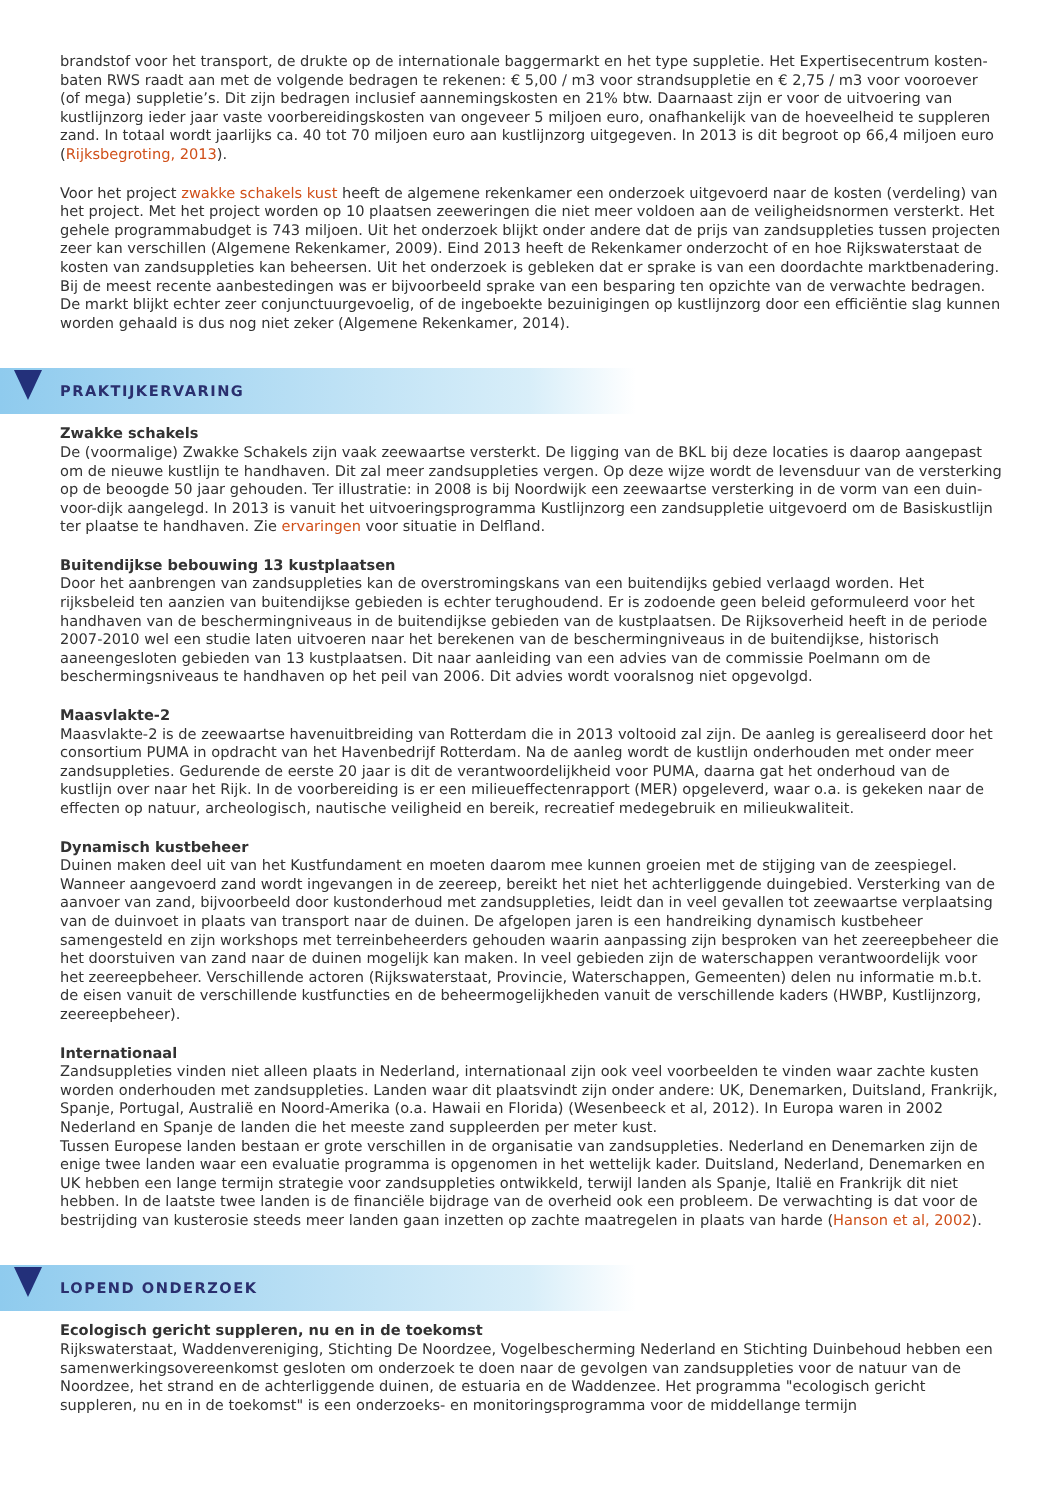brandstof voor het transport, de drukte op de internationale baggermarkt en het type suppletie. Het Expertisecentrum kosten- baten RWS raadt aan met de volgende bedragen te rekenen: € 5,00 / m3 voor strandsuppletie en € 2,75 / m3 voor vooroever (of mega) suppletie’s. Dit zijn bedragen inclusief aannemingskosten en 21% btw. Daarnaast zijn er voor de uitvoering van kustlijnzorg ieder jaar vaste voorbereidingskosten van ongeveer 5 miljoen euro, onafhankelijk van de hoeveelheid te suppleren zand. In totaal wordt jaarlijks ca. 40 tot 70 miljoen euro aan kustlijnzorg uitgegeven. In 2013 is dit begroot op 66,4 miljoen euro (Rijksbegroting, 2013).
Voor het project zwakke schakels kust heeft de algemene rekenkamer een onderzoek uitgevoerd naar de kosten (verdeling) van het project. Met het project worden op 10 plaatsen zeeweringen die niet meer voldoen aan de veiligheidsnormen versterkt. Het gehele programmabudget is 743 miljoen. Uit het onderzoek blijkt onder andere dat de prijs van zandsuppleties tussen projecten zeer kan verschillen (Algemene Rekenkamer, 2009). Eind 2013 heeft de Rekenkamer onderzocht of en hoe Rijkswaterstaat de kosten van zandsuppleties kan beheersen. Uit het onderzoek is gebleken dat er sprake is van een doordachte marktbenadering. Bij de meest recente aanbestedingen was er bijvoorbeeld sprake van een besparing ten opzichte van de verwachte bedragen. De markt blijkt echter zeer conjunctuurgevoelig, of de ingeboekte bezuinigingen op kustlijnzorg door een efficiëntie slag kunnen worden gehaald is dus nog niet zeker (Algemene Rekenkamer, 2014).
PRAKTIJKERVARING
Zwakke schakels
De (voormalige) Zwakke Schakels zijn vaak zeewaartse versterkt. De ligging van de BKL bij deze locaties is daarop aangepast om de nieuwe kustlijn te handhaven. Dit zal meer zandsuppleties vergen. Op deze wijze wordt de levensduur van de versterking op de beoogde 50 jaar gehouden. Ter illustratie: in 2008 is bij Noordwijk een zeewaartse versterking in de vorm van een duin-voor-dijk aangelegd. In 2013 is vanuit het uitvoeringsprogramma Kustlijnzorg een zandsuppletie uitgevoerd om de Basiskustlijn ter plaatse te handhaven. Zie ervaringen voor situatie in Delfland.
Buitendijkse bebouwing 13 kustplaatsen
Door het aanbrengen van zandsuppleties kan de overstromingskans van een buitendijks gebied verlaagd worden. Het rijksbeleid ten aanzien van buitendijkse gebieden is echter terughoudend. Er is zodoende geen beleid geformuleerd voor het handhaven van de beschermingniveaus in de buitendijkse gebieden van de kustplaatsen. De Rijksoverheid heeft in de periode 2007-2010 wel een studie laten uitvoeren naar het berekenen van de beschermingniveaus in de buitendijkse, historisch aaneengesloten gebieden van 13 kustplaatsen. Dit naar aanleiding van een advies van de commissie Poelmann om de beschermingsniveaus te handhaven op het peil van 2006. Dit advies wordt vooralsnog niet opgevolgd.
Maasvlakte-2
Maasvlakte-2 is de zeewaartse havenuitbreiding van Rotterdam die in 2013 voltooid zal zijn. De aanleg is gerealiseerd door het consortium PUMA in opdracht van het Havenbedrijf Rotterdam. Na de aanleg wordt de kustlijn onderhouden met onder meer zandsuppleties. Gedurende de eerste 20 jaar is dit de verantwoordelijkheid voor PUMA, daarna gat het onderhoud van de kustlijn over naar het Rijk. In de voorbereiding is er een milieueffectenrapport (MER) opgeleverd, waar o.a. is gekeken naar de effecten op natuur, archeologisch, nautische veiligheid en bereik, recreatief medegebruik en milieukwaliteit.
Dynamisch kustbeheer
Duinen maken deel uit van het Kustfundament en moeten daarom mee kunnen groeien met de stijging van de zeespiegel. Wanneer aangevoerd zand wordt ingevangen in de zeereep, bereikt het niet het achterliggende duingebied. Versterking van de aanvoer van zand, bijvoorbeeld door kustonderhoud met zandsuppleties, leidt dan in veel gevallen tot zeewaartse verplaatsing van de duinvoet in plaats van transport naar de duinen. De afgelopen jaren is een handreiking dynamisch kustbeheer samengesteld en zijn workshops met terreinbeheerders gehouden waarin aanpassing zijn besproken van het zeereepbeheer die het doorstuiven van zand naar de duinen mogelijk kan maken. In veel gebieden zijn de waterschappen verantwoordelijk voor het zeereepbeheer. Verschillende actoren (Rijkswaterstaat, Provincie, Waterschappen, Gemeenten) delen nu informatie m.b.t. de eisen vanuit de verschillende kustfuncties en de beheermogelijkheden vanuit de verschillende kaders (HWBP, Kustlijnzorg, zeereepbeheer).
Internationaal
Zandsuppleties vinden niet alleen plaats in Nederland, internationaal zijn ook veel voorbeelden te vinden waar zachte kusten worden onderhouden met zandsuppleties. Landen waar dit plaatsvindt zijn onder andere: UK, Denemarken, Duitsland, Frankrijk, Spanje, Portugal, Australië en Noord-Amerika (o.a. Hawaii en Florida) (Wesenbeeck et al, 2012). In Europa waren in 2002 Nederland en Spanje de landen die het meeste zand suppleerden per meter kust.
Tussen Europese landen bestaan er grote verschillen in de organisatie van zandsuppleties. Nederland en Denemarken zijn de enige twee landen waar een evaluatie programma is opgenomen in het wettelijk kader. Duitsland, Nederland, Denemarken en UK hebben een lange termijn strategie voor zandsuppleties ontwikkeld, terwijl landen als Spanje, Italië en Frankrijk dit niet hebben. In de laatste twee landen is de financiële bijdrage van de overheid ook een probleem. De verwachting is dat voor de bestrijding van kusterosie steeds meer landen gaan inzetten op zachte maatregelen in plaats van harde (Hanson et al, 2002).
LOPEND ONDERZOEK
Ecologisch gericht suppleren, nu en in de toekomst
Rijkswaterstaat, Waddenvereniging, Stichting De Noordzee, Vogelbescherming Nederland en Stichting Duinbehoud hebben een samenwerkingsovereenkomst gesloten om onderzoek te doen naar de gevolgen van zandsuppleties voor de natuur van de Noordzee, het strand en de achterliggende duinen, de estuaria en de Waddenzee. Het programma "ecologisch gericht suppleren, nu en in de toekomst" is een onderzoeks- en monitoringsprogramma voor de middellange termijn